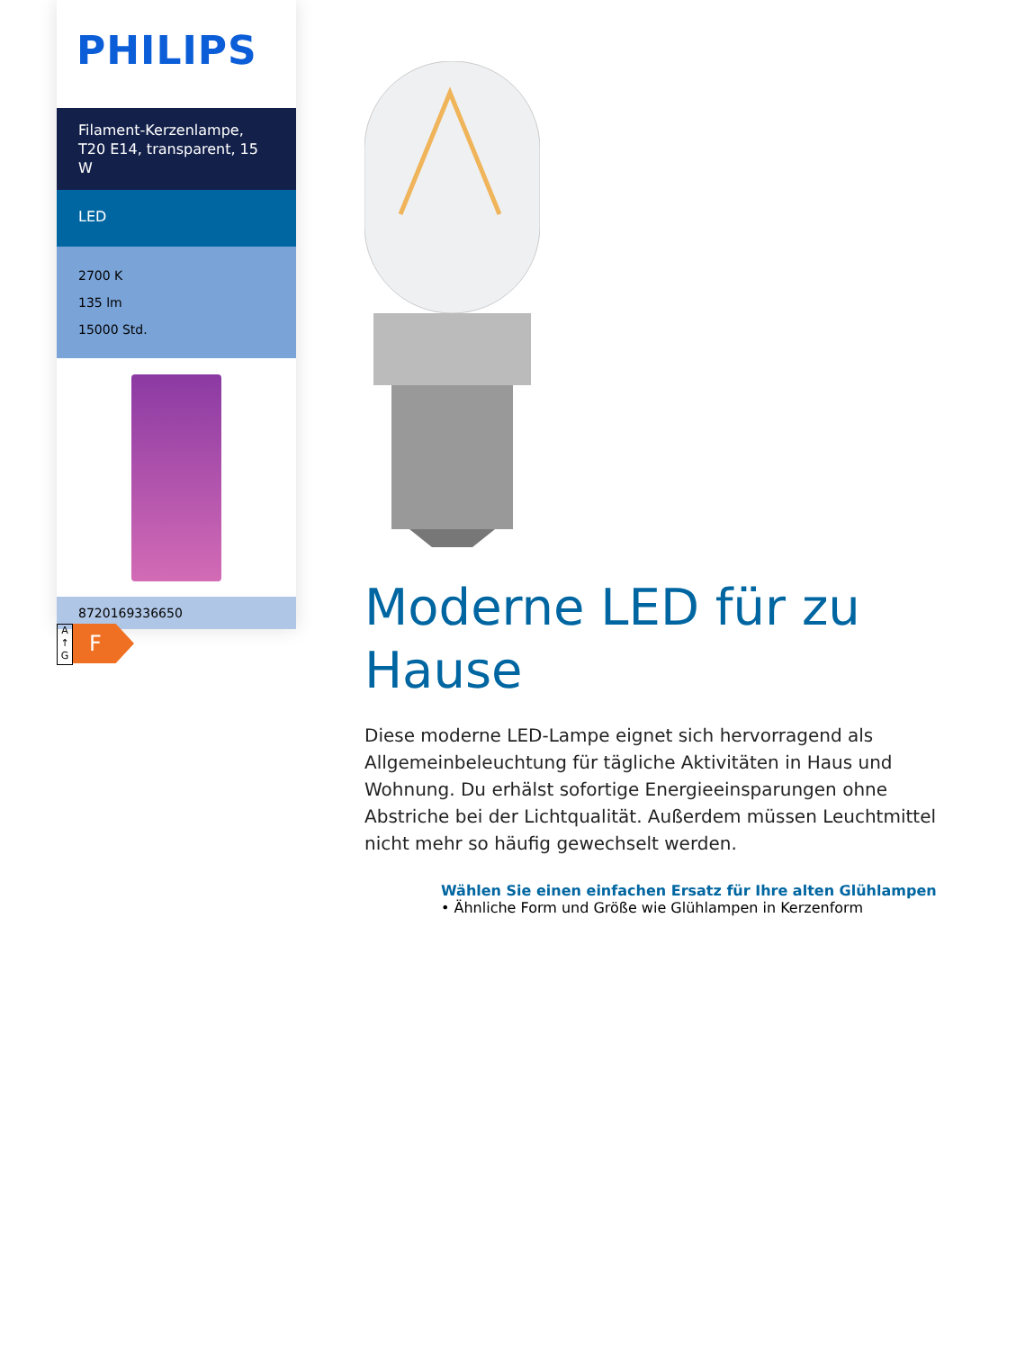PHILIPS
Filament-Kerzenlampe,
T20 E14, transparent, 15 W
LED
2700 K
135 lm
15000 Std.
8720169336650
A
↑
G
F
Moderne LED für zu Hause
Diese moderne LED-Lampe eignet sich hervorragend als Allgemeinbeleuchtung für tägliche Aktivitäten in Haus und Wohnung. Du erhälst sofortige Energieeinsparungen ohne Abstriche bei der Lichtqualität. Außerdem müssen Leuchtmittel nicht mehr so häufig gewechselt werden.
Wählen Sie einen einfachen Ersatz für Ihre alten Glühlampen
• Ähnliche Form und Größe wie Glühlampen in Kerzenform